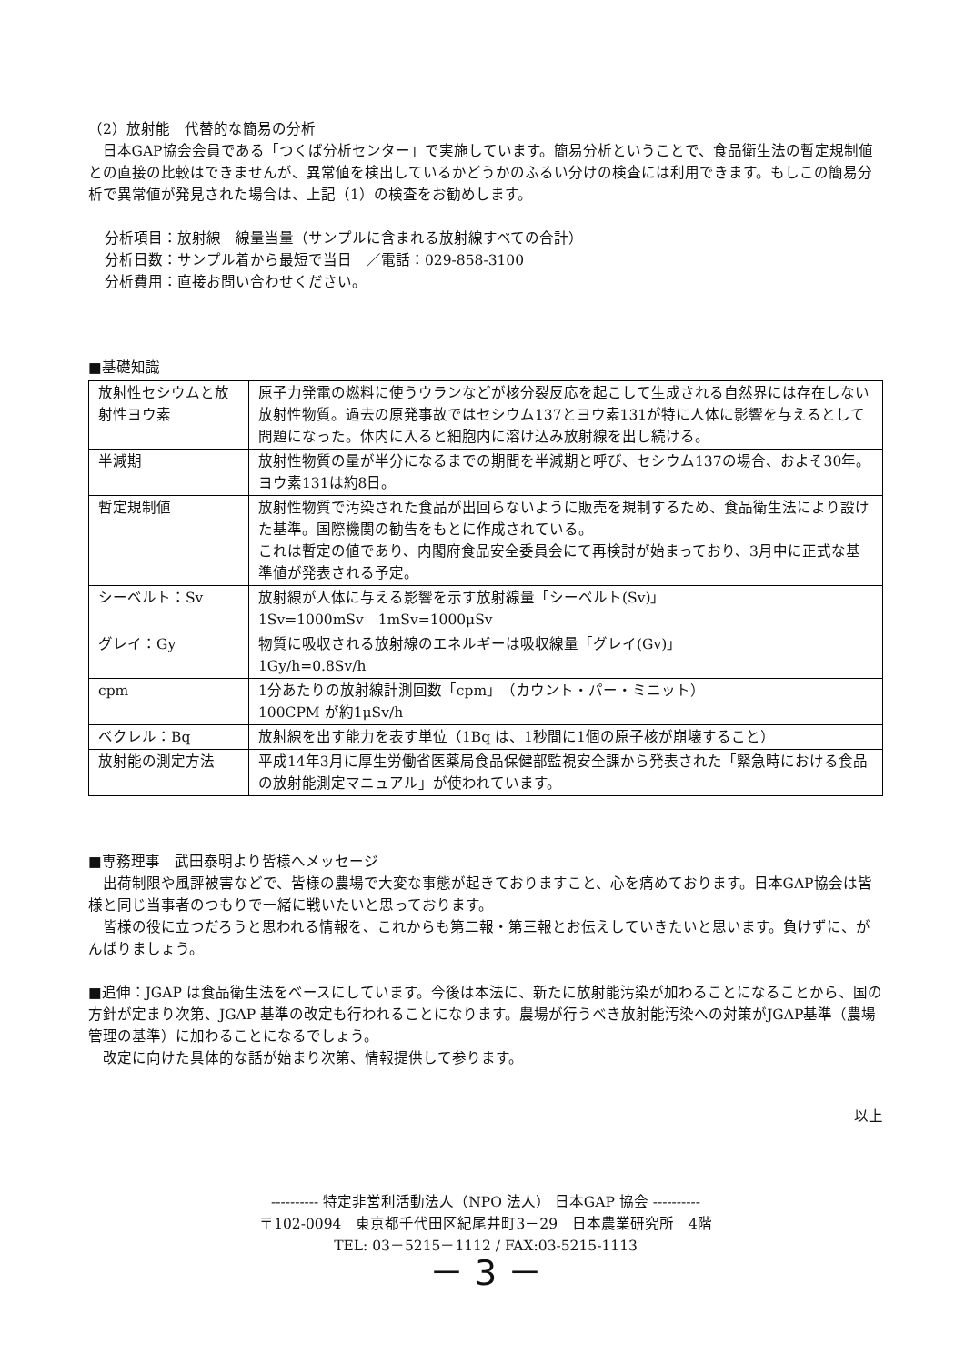（2）放射能　代替的な簡易の分析
日本GAP協会会員である「つくば分析センター」で実施しています。簡易分析ということで、食品衛生法の暫定規制値との直接の比較はできませんが、異常値を検出しているかどうかのふるい分けの検査には利用できます。もしこの簡易分析で異常値が発見された場合は、上記（1）の検査をお勧めします。
分析項目：放射線　線量当量（サンプルに含まれる放射線すべての合計）
分析日数：サンプル着から最短で当日　／電話：029-858-3100
分析費用：直接お問い合わせください。
■基礎知識
| 放射性セシウムと放射性ヨウ素 | 原子力発電の燃料に使うウランなどが核分裂反応を起こして生成される自然界には存在しない放射性物質。過去の原発事故ではセシウム137とヨウ素131が特に人体に影響を与えるとして問題になった。体内に入ると細胞内に溶け込み放射線を出し続ける。 |
| 半減期 | 放射性物質の量が半分になるまでの期間を半減期と呼び、セシウム137の場合、およそ30年。ヨウ素131は約8日。 |
| 暫定規制値 | 放射性物質で汚染された食品が出回らないように販売を規制するため、食品衛生法により設けた基準。国際機関の勧告をもとに作成されている。 これは暫定の値であり、内閣府食品安全委員会にて再検討が始まっており、3月中に正式な基準値が発表される予定。 |
| シーベルト：Sv | 放射線が人体に与える影響を示す放射線量「シーベルト(Sv)」 1Sv=1000mSv 1mSv=1000μSv |
| グレイ：Gy | 物質に吸収される放射線のエネルギーは吸収線量「グレイ(Gv)」 1Gy/h=0.8Sv/h |
| cpm | 1分あたりの放射線計測回数「cpm」（カウント・パー・ミニット） 100CPM が約1μSv/h |
| ベクレル：Bq | 放射線を出す能力を表す単位（1Bq は、1秒間に1個の原子核が崩壊すること） |
| 放射能の測定方法 | 平成14年3月に厚生労働省医薬局食品保健部監視安全課から発表された「緊急時における食品の放射能測定マニュアル」が使われています。 |
■専務理事　武田泰明より皆様へメッセージ
出荷制限や風評被害などで、皆様の農場で大変な事態が起きておりますこと、心を痛めております。日本GAP協会は皆様と同じ当事者のつもりで一緒に戦いたいと思っております。
皆様の役に立つだろうと思われる情報を、これからも第二報・第三報とお伝えしていきたいと思います。負けずに、がんばりましょう。
■追伸：JGAP は食品衛生法をベースにしています。今後は本法に、新たに放射能汚染が加わることになることから、国の方針が定まり次第、JGAP 基準の改定も行われることになります。農場が行うべき放射能汚染への対策がJGAP基準（農場管理の基準）に加わることになるでしょう。
改定に向けた具体的な話が始まり次第、情報提供して参ります。
以上
---------- 特定非営利活動法人（NPO 法人） 日本GAP 協会 ----------
〒102-0094　東京都千代田区紀尾井町3－29　日本農業研究所　4階
TEL: 03－5215－1112 / FAX:03-5215-1113
－ 3 －